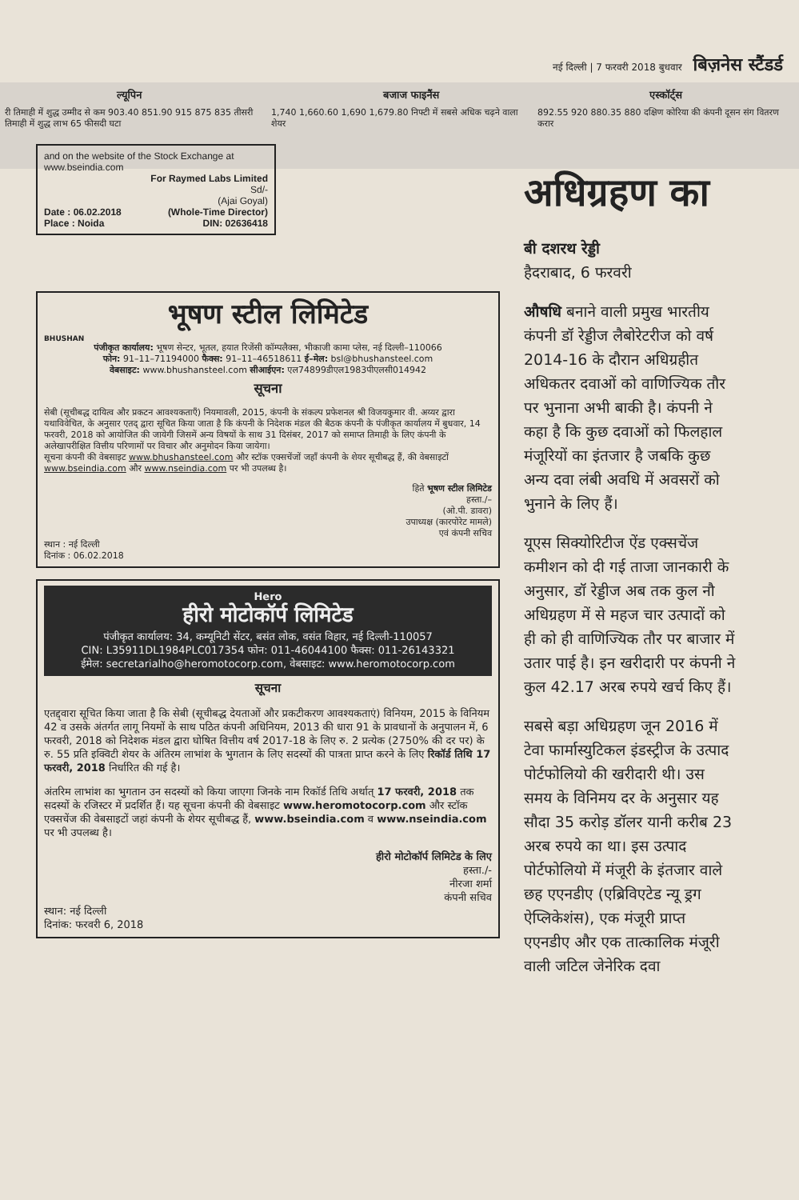नई दिल्ली | 7 फरवरी 2018 बुधवार बिज़नेस स्टैंडर्ड
ल्यूपिन
री तिमाही में शुद्ध उम्मीद से कम 903.40 851.90 915 875 835 तीसरी तिमाही में शुद्ध लाभ 65 फीसदी घटा
बजाज फाइनैंस
1,740 1,660.60 1,690 1,679.80 निफ्टी में सबसे अधिक चढ़ने वाला शेयर
एस्कॉर्ट्स
892.55 920 880.35 880 दक्षिण कोरिया की कंपनी दूसन संग वितरण करार
and on the website of the Stock Exchange at www.bseindia.com
For Raymed Labs Limited
Sd/-
(Ajai Goyal)
Date : 06.02.2018 (Whole-Time Director)
Place : Noida DIN: 02636418
भूषण स्टील लिमिटेड
BHUSHAN
पंजीकृत कार्यालय: भूषण सेन्टर, भूतल, हयात रिजेंसी कॉम्पलैक्स, भीकाजी कामा प्लेस, नई दिल्ली–110066
फोन: 91–11–71194000 फैक्स: 91–11–46518611 ई–मेल: bsl@bhushansteel.com
वेबसाइट: www.bhushansteel.com सीआईएन: एल74899डीएल1983पीएलसी014942
सूचना
सेबी (सूचीबद्ध दायित्व और प्रकटन आवश्यकताएँ) नियमावली, 2015, कंपनी के संकल्प प्रफेशनल श्री विजयकुमार वी. अय्यर द्वारा यथाविवेचित, के अनुसार एतद् द्वारा सूचित किया जाता है कि कंपनी के निदेशक मंडल की बैठक कंपनी के पंजीकृत कार्यालय में बुधवार, 14 फरवरी, 2018 को आयोजित की जायेगी जिसमें अन्य विषयों के साथ 31 दिसंबर, 2017 को समाप्त तिमाही के लिए कंपनी के अलेखापरीक्षित वित्तीय परिणामों पर विचार और अनुमोदन किया जायेगा।
सूचना कंपनी की वेबसाइट www.bhushansteel.com और स्टॉक एक्सचेंजों जहाँ कंपनी के शेयर सूचीबद्ध हैं, की वेबसाइटों www.bseindia.com और www.nseindia.com पर भी उपलब्ध है।
हिते भूषण स्टील लिमिटेड
हस्ता./–
(ओ.पी. डावरा)
उपाध्यक्ष (कारपोरेट मामले)
एवं कंपनी सचिव
स्थान : नई दिल्ली
दिनांक : 06.02.2018
Hero
हीरो मोटोकॉर्प लिमिटेड
पंजीकृत कार्यालय: 34, कम्यूनिटी सेंटर, बसंत लोक, वसंत विहार, नई दिल्ली-110057
CIN: L35911DL1984PLC017354 फोन: 011-46044100 फैक्स: 011-26143321
ईमेल: secretarialho@heromotocorp.com, वेबसाइट: www.heromotocorp.com
सूचना
एतद्द्वारा सूचित किया जाता है कि सेबी (सूचीबद्ध देयताओं और प्रकटीकरण आवश्यकताएं) विनियम, 2015 के विनियम 42 व उसके अंतर्गत लागू नियमों के साथ पठित कंपनी अधिनियम, 2013 की धारा 91 के प्रावधानों के अनुपालन में, 6 फरवरी, 2018 को निदेशक मंडल द्वारा घोषित वित्तीय वर्ष 2017-18 के लिए रु. 2 प्रत्येक (2750% की दर पर) के रु. 55 प्रति इक्विटी शेयर के अंतिरम लाभांश के भुगतान के लिए सदस्यों की पात्रता प्राप्त करने के लिए रिकॉर्ड तिथि 17 फरवरी, 2018 निर्धारित की गई है।
अंतरिम लाभांश का भुगतान उन सदस्यों को किया जाएगा जिनके नाम रिकॉर्ड तिथि अर्थात् 17 फरवरी, 2018 तक सदस्यों के रजिस्टर में प्रदर्शित हैं। यह सूचना कंपनी की वेबसाइट www.heromotocorp.com और स्टॉक एक्सचेंज की वेबसाइटों जहां कंपनी के शेयर सूचीबद्ध हैं, www.bseindia.com व www.nseindia.com पर भी उपलब्ध है।
हीरो मोटोकॉर्प लिमिटेड के लिए
हस्ता./-
नीरजा शर्मा
कंपनी सचिव
स्थान: नई दिल्ली
दिनांक: फरवरी 6, 2018
अधिग्रहण का
बी दशरथ रेड्डी
हैदराबाद, 6 फरवरी
औषधि बनाने वाली प्रमुख भारतीय कंपनी डॉ रेड्डीज लैबोरेटरीज को वर्ष 2014-16 के दौरान अधिग्रहीत अधिकतर दवाओं को वाणिज्यिक तौर पर भुनाना अभी बाकी है। कंपनी ने कहा है कि कुछ दवाओं को फिलहाल मंजूरियों का इंतजार है जबकि कुछ अन्य दवा लंबी अवधि में अवसरों को भुनाने के लिए हैं।
यूएस सिक्योरिटीज ऐंड एक्सचेंज कमीशन को दी गई ताजा जानकारी के अनुसार, डॉ रेड्डीज अब तक कुल नौ अधिग्रहण में से महज चार उत्पादों को ही को ही वाणिज्यिक तौर पर बाजार में उतार पाई है। इन खरीदारी पर कंपनी ने कुल 42.17 अरब रुपये खर्च किए हैं।
सबसे बड़ा अधिग्रहण जून 2016 में टेवा फार्मास्युटिकल इंडस्ट्रीज के उत्पाद पोर्टफोलियो की खरीदारी थी। उस समय के विनिमय दर के अनुसार यह सौदा 35 करोड़ डॉलर यानी करीब 23 अरब रुपये का था। इस उत्पाद पोर्टफोलियो में मंजूरी के इंतजार वाले छह एएनडीए (एब्रिविएटेड न्यू ड्रग ऐप्लिकेशंस), एक मंजूरी प्राप्त एएनडीए और एक तात्कालिक मंजूरी वाली जटिल जेनेरिक दवा